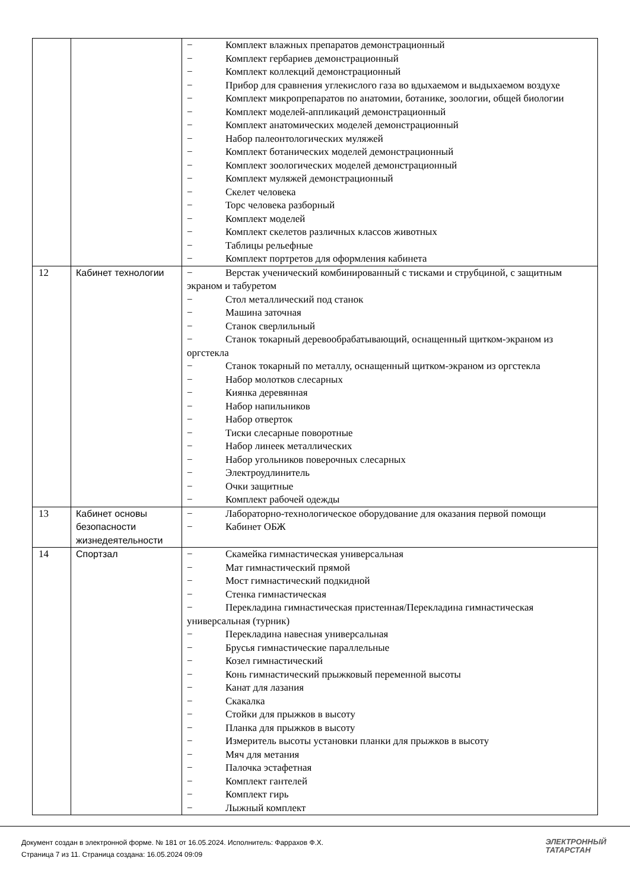| | | − Комплект влажных препаратов демонстрационный − Комплект гербариев демонстрационный − Комплект коллекций демонстрационный − Прибор для сравнения углекислого газа во вдыхаемом и выдыхаемом воздухе − Комплект микропрепаратов по анатомии, ботанике, зоологии, общей биологии − Комплект моделей-аппликаций демонстрационный − Комплект анатомических моделей демонстрационный − Набор палеонтологических муляжей − Комплект ботанических моделей демонстрационный − Комплект зоологических моделей демонстрационный − Комплект муляжей демонстрационный − Скелет человека − Торс человека разборный − Комплект моделей − Комплект скелетов различных классов животных − Таблицы рельефные − Комплект портретов для оформления кабинета |
| 12 | Кабинет технологии | − Верстак ученический комбинированный с тисками и струбциной, с защитным экраном и табуретом − Стол металлический под станок − Машина заточная − Станок сверлильный − Станок токарный деревообрабатывающий, оснащенный щитком-экраном из оргстекла − Станок токарный по металлу, оснащенный щитком-экраном из оргстекла − Набор молотков слесарных − Киянка деревянная − Набор напильников − Набор отверток − Тиски слесарные поворотные − Набор линеек металлических − Набор угольников поверочных слесарных − Электроудлинитель − Очки защитные − Комплект рабочей одежды |
| 13 | Кабинет основы безопасности жизнедеятельности | − Лабораторно-технологическое оборудование для оказания первой помощи − Кабинет ОБЖ |
| 14 | Спортзал | − Скамейка гимнастическая универсальная − Мат гимнастический прямой − Мост гимнастический подкидной − Стенка гимнастическая − Перекладина гимнастическая пристенная/Перекладина гимнастическая универсальная (турник) − Перекладина навесная универсальная − Брусья гимнастические параллельные − Козел гимнастический − Конь гимнастический прыжковый переменной высоты − Канат для лазания − Скакалка − Стойки для прыжков в высоту − Планка для прыжков в высоту − Измеритель высоты установки планки для прыжков в высоту − Мяч для метания − Палочка эстафетная − Комплект гантелей − Комплект гирь − Лыжный комплект |
Документ создан в электронной форме. № 181 от 16.05.2024. Исполнитель: Фаррахов Ф.Х.
Страница 7 из 11. Страница создана: 16.05.2024 09:09
ЭЛЕКТРОННЫЙ
ТАТАРСТАН